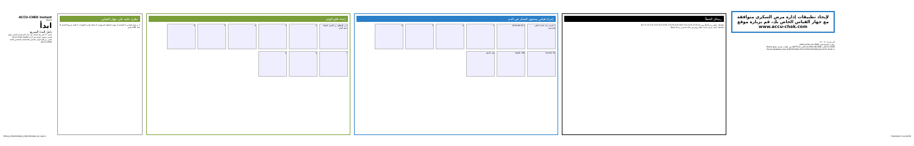ACCU-CHEK Instant
Roche
ابدأ
دليل البدء السريع
تحذير: لا يغني هذا الدليل عن دليل المستخدم الخاص بجهاز قياس مستوى السكر في الدم Accu-Chek Instant.
تحذير: إن قلم الوخز مخصص للاستخدام الشخصي فقط.
ACCU-CHEK
نظرة عامة على جهاز القياس
1 زر جهاز القياس 2 الشاشة 3 مؤشر النطاق المستهدف 4 غطاء حجرة البطاريات 5 فتحة شريط الاختبار 6 منفذ USB صغير
إعداد قلم الوخز
1 زر الإطلاق، زر التلقيم، الغطاء، عمق الوخز
2
3
4
5
6
7
8
9
إجراء قياس مستوى السكر في الدم
1 اغسل يديك بالماء الدافئ والصابون.
2 2019-09-30
3
4
5
6
58 mmol/L
106 mg/dL
قبل الانتهاء
رسائل الخطأ
ملاحظة: يظهر رمز الخطأ ورمز Err. E-1 E-2 E-3 E-4 E-5 E-6 E-7 E-8 E-9 E-10 E-11 E-12 E-13 E-14
ملاحظة: اتصل بمركز خدمة عملاء روش في حالة استمرار رسالة الخطأ.
لإيجاد تطبيقات إدارة مرض السكري متوافقة مع جهاز القياس الخاص بك، قم بزيارة موقع www.accu-chek.com
آخر تحديث: ٢٠١٨-٠٣
روش دياجنوستيكس www.roche.com 0088
ACCU-CHEK و ACCU-CHEK INSTANT و SOFTCLIX هي علامات تجارية تملكها Roche.
© 2018 Roche Diabetes Care 07947852002-0718 07947852001(02)-0718
76544_07947852002_07947852001_02.indd 2
7/10/2018 3:24:26 PM